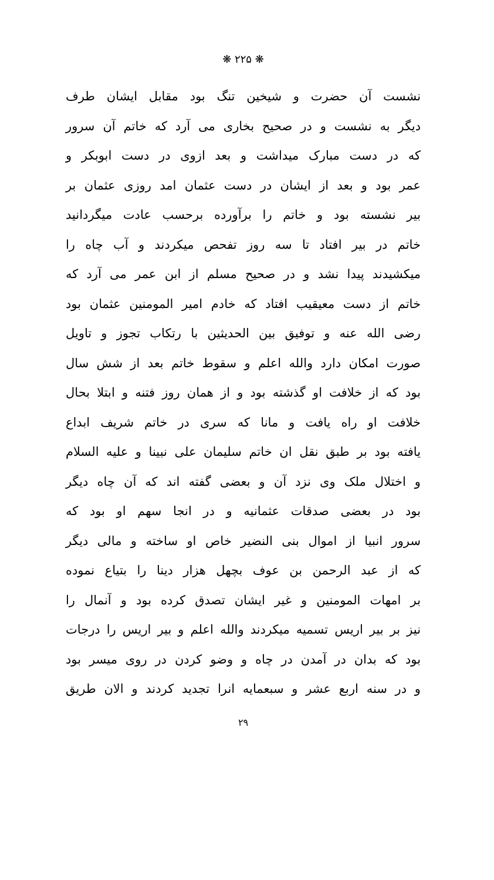❋ ۲۲۵ ❋
نشست آن حضرت و شیخین تنگ بود مقابل ایشان طرف
دیگر به نشست و در صحیح بخاری می آرد که خاتم آن سرور
که در دست مبارک میداشت و بعد ازوی در دست ابوبکر و
عمر بود و بعد از ایشان در دست عثمان امد روزی عثمان بر
بیر نشسته بود و خاتم را برآورده برحسب عادت میگردانید
خاتم در بیر افتاد تا سه روز تفحص میکردند و آب چاه را
میکشیدند پیدا نشد و در صحیح مسلم از ابن عمر می آرد که
خاتم از دست معیقیب افتاد که خادم امیر المومنین عثمان بود
رضی الله عنه و توفیق بین الحدیثین با رتکاب تجوز و تاویل
صورت امکان دارد والله اعلم و سقوط خاتم بعد از شش سال
بود که از خلافت او گذشته بود و از همان روز فتنه و ابتلا بحال
خلافت او راه یافت و مانا که سری در خاتم شریف ابداع
یافته بود بر طبق نقل ان خاتم سلیمان علی نبینا و علیه السلام
و اختلال ملک وی نزد آن و بعضی گفته اند که آن چاه دیگر
بود در بعضی صدقات عثمانیه و در انجا سهم او بود که
سرور انبیا از اموال بنی النضیر خاص او ساخته و مالی دیگر
که از عبد الرحمن بن عوف بچهل هزار دینا را بتیاع نموده
بر امهات المومنین و غیر ایشان تصدق کرده بود و آنمال را
نیز بر بیر اریس تسمیه میکردند والله اعلم و بیر اریس را درجات
بود که بدان در آمدن در چاه و وضو کردن در روی میسر بود
و در سنه اربع عشر و سبعمایه انرا تجدید کردند و الان طریق
۲۹